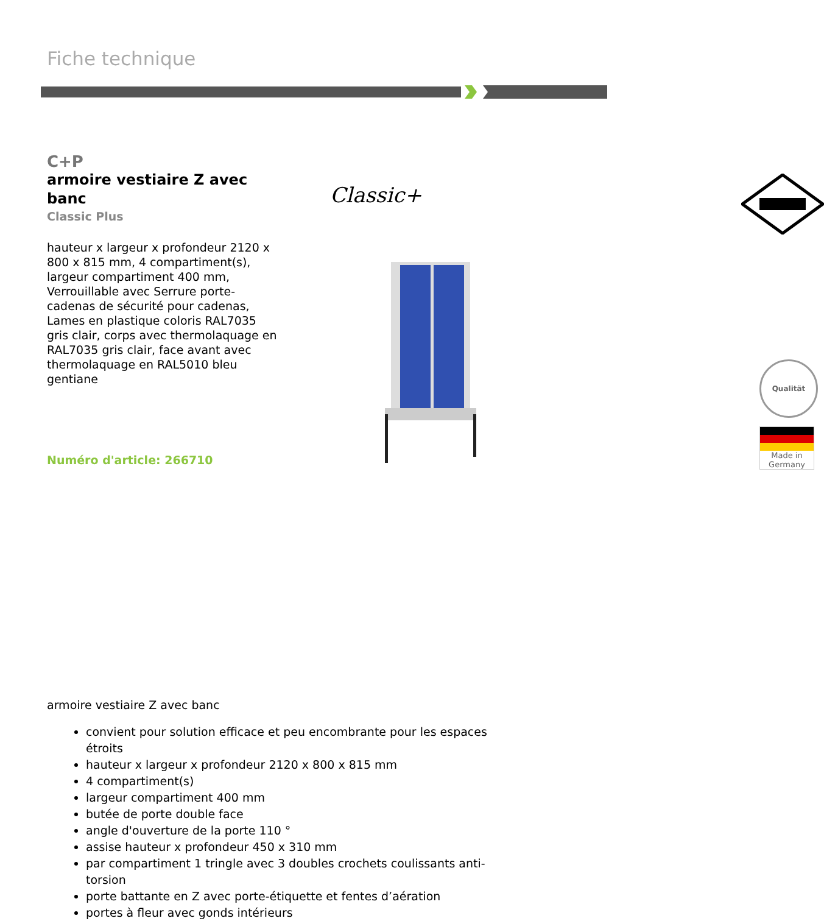Fiche technique
C+P
armoire vestiaire Z avec banc
Classic Plus
hauteur x largeur x profondeur 2120 x 800 x 815 mm, 4 compartiment(s), largeur compartiment 400 mm, Verrouillable avec Serrure porte-cadenas de sécurité pour cadenas, Lames en plastique coloris RAL7035 gris clair, corps avec thermolaquage en RAL7035 gris clair, face avant avec thermolaquage en RAL5010 bleu gentiane
Numéro d'article: 266710
Classic+
Qualität
Made in Germany
armoire vestiaire Z avec banc
convient pour solution efficace et peu encombrante pour les espaces étroits
hauteur x largeur x profondeur 2120 x 800 x 815 mm
4 compartiment(s)
largeur compartiment 400 mm
butée de porte double face
angle d'ouverture de la porte 110 °
assise hauteur x profondeur 450 x 310 mm
par compartiment 1 tringle avec 3 doubles crochets coulissants anti-torsion
porte battante en Z avec porte-étiquette et fentes d’aération
portes à fleur avec gonds intérieurs